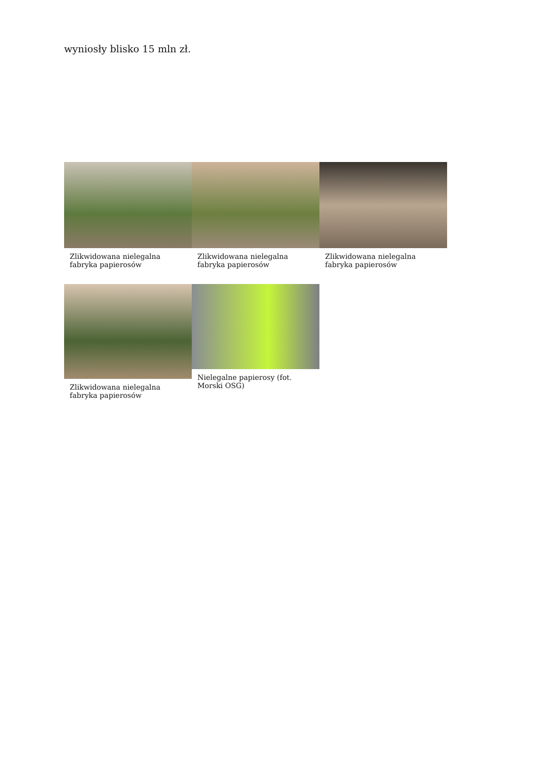wyniosły blisko 15 mln zł.
Zlikwidowana nielegalna fabryka papierosów
Zlikwidowana nielegalna fabryka papierosów
Zlikwidowana nielegalna fabryka papierosów
Zlikwidowana nielegalna fabryka papierosów
Nielegalne papierosy (fot. Morski OSG)